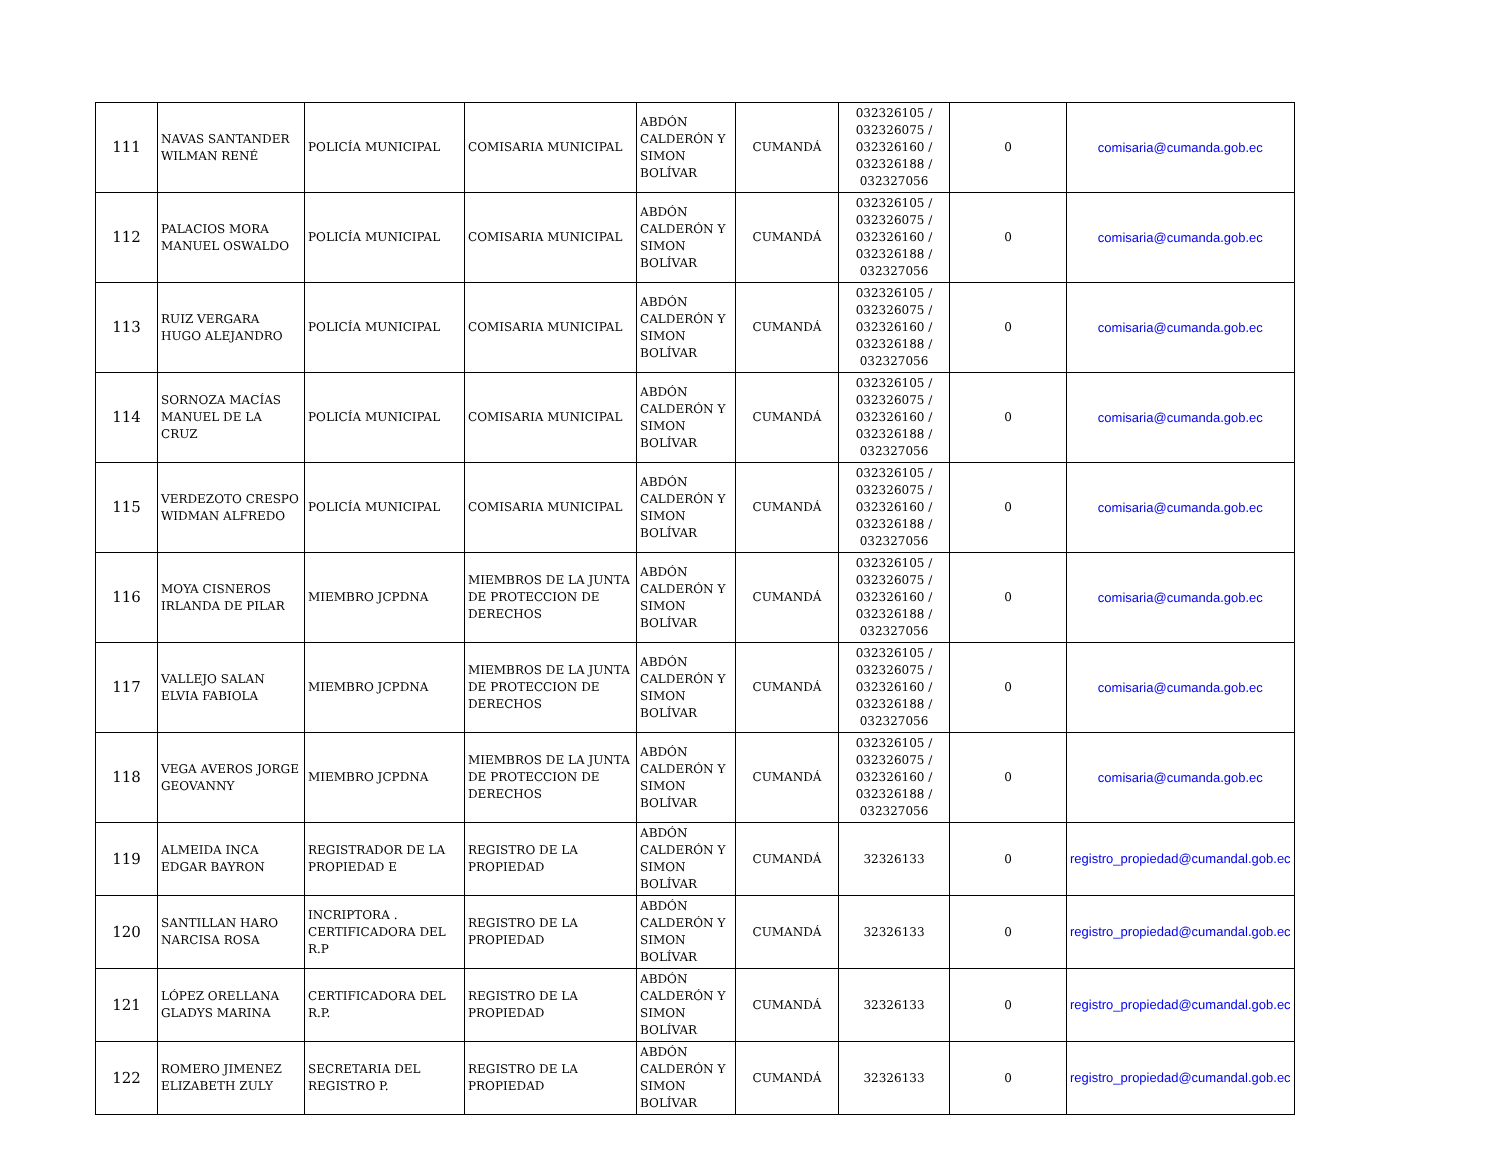| 111 | NAVAS SANTANDER WILMAN RENÉ | POLICÍA MUNICIPAL | COMISARIA MUNICIPAL | ABDÓN CALDERÓN Y SIMON BOLÍVAR | CUMANDÁ | 032326105 / 032326075 / 032326160 / 032326188 / 032327056 | 0 | comisaria@cumanda.gob.ec |
| 112 | PALACIOS MORA MANUEL OSWALDO | POLICÍA MUNICIPAL | COMISARIA MUNICIPAL | ABDÓN CALDERÓN Y SIMON BOLÍVAR | CUMANDÁ | 032326105 / 032326075 / 032326160 / 032326188 / 032327056 | 0 | comisaria@cumanda.gob.ec |
| 113 | RUIZ VERGARA HUGO ALEJANDRO | POLICÍA MUNICIPAL | COMISARIA MUNICIPAL | ABDÓN CALDERÓN Y SIMON BOLÍVAR | CUMANDÁ | 032326105 / 032326075 / 032326160 / 032326188 / 032327056 | 0 | comisaria@cumanda.gob.ec |
| 114 | SORNOZA MACÍAS MANUEL DE LA CRUZ | POLICÍA MUNICIPAL | COMISARIA MUNICIPAL | ABDÓN CALDERÓN Y SIMON BOLÍVAR | CUMANDÁ | 032326105 / 032326075 / 032326160 / 032326188 / 032327056 | 0 | comisaria@cumanda.gob.ec |
| 115 | VERDEZOTO CRESPO WIDMAN ALFREDO | POLICÍA MUNICIPAL | COMISARIA MUNICIPAL | ABDÓN CALDERÓN Y SIMON BOLÍVAR | CUMANDÁ | 032326105 / 032326075 / 032326160 / 032326188 / 032327056 | 0 | comisaria@cumanda.gob.ec |
| 116 | MOYA CISNEROS IRLANDA DE PILAR | MIEMBRO JCPDNA | MIEMBROS DE LA JUNTA DE PROTECCION DE DERECHOS | ABDÓN CALDERÓN Y SIMON BOLÍVAR | CUMANDÁ | 032326105 / 032326075 / 032326160 / 032326188 / 032327056 | 0 | comisaria@cumanda.gob.ec |
| 117 | VALLEJO SALAN ELVIA FABIOLA | MIEMBRO JCPDNA | MIEMBROS DE LA JUNTA DE PROTECCION DE DERECHOS | ABDÓN CALDERÓN Y SIMON BOLÍVAR | CUMANDÁ | 032326105 / 032326075 / 032326160 / 032326188 / 032327056 | 0 | comisaria@cumanda.gob.ec |
| 118 | VEGA AVEROS JORGE GEOVANNY | MIEMBRO JCPDNA | MIEMBROS DE LA JUNTA DE PROTECCION DE DERECHOS | ABDÓN CALDERÓN Y SIMON BOLÍVAR | CUMANDÁ | 032326105 / 032326075 / 032326160 / 032326188 / 032327056 | 0 | comisaria@cumanda.gob.ec |
| 119 | ALMEIDA INCA EDGAR BAYRON | REGISTRADOR DE LA PROPIEDAD E | REGISTRO DE LA PROPIEDAD | ABDÓN CALDERÓN Y SIMON BOLÍVAR | CUMANDÁ | 32326133 | 0 | registro_propiedad@cumandal.gob.ec |
| 120 | SANTILLAN HARO NARCISA ROSA | INCRIPTORA . CERTIFICADORA DEL R.P | REGISTRO DE LA PROPIEDAD | ABDÓN CALDERÓN Y SIMON BOLÍVAR | CUMANDÁ | 32326133 | 0 | registro_propiedad@cumandal.gob.ec |
| 121 | LÓPEZ ORELLANA GLADYS MARINA | CERTIFICADORA DEL R.P. | REGISTRO DE LA PROPIEDAD | ABDÓN CALDERÓN Y SIMON BOLÍVAR | CUMANDÁ | 32326133 | 0 | registro_propiedad@cumandal.gob.ec |
| 122 | ROMERO JIMENEZ ELIZABETH ZULY | SECRETARIA DEL REGISTRO P. | REGISTRO DE LA PROPIEDAD | ABDÓN CALDERÓN Y SIMON BOLÍVAR | CUMANDÁ | 32326133 | 0 | registro_propiedad@cumandal.gob.ec |